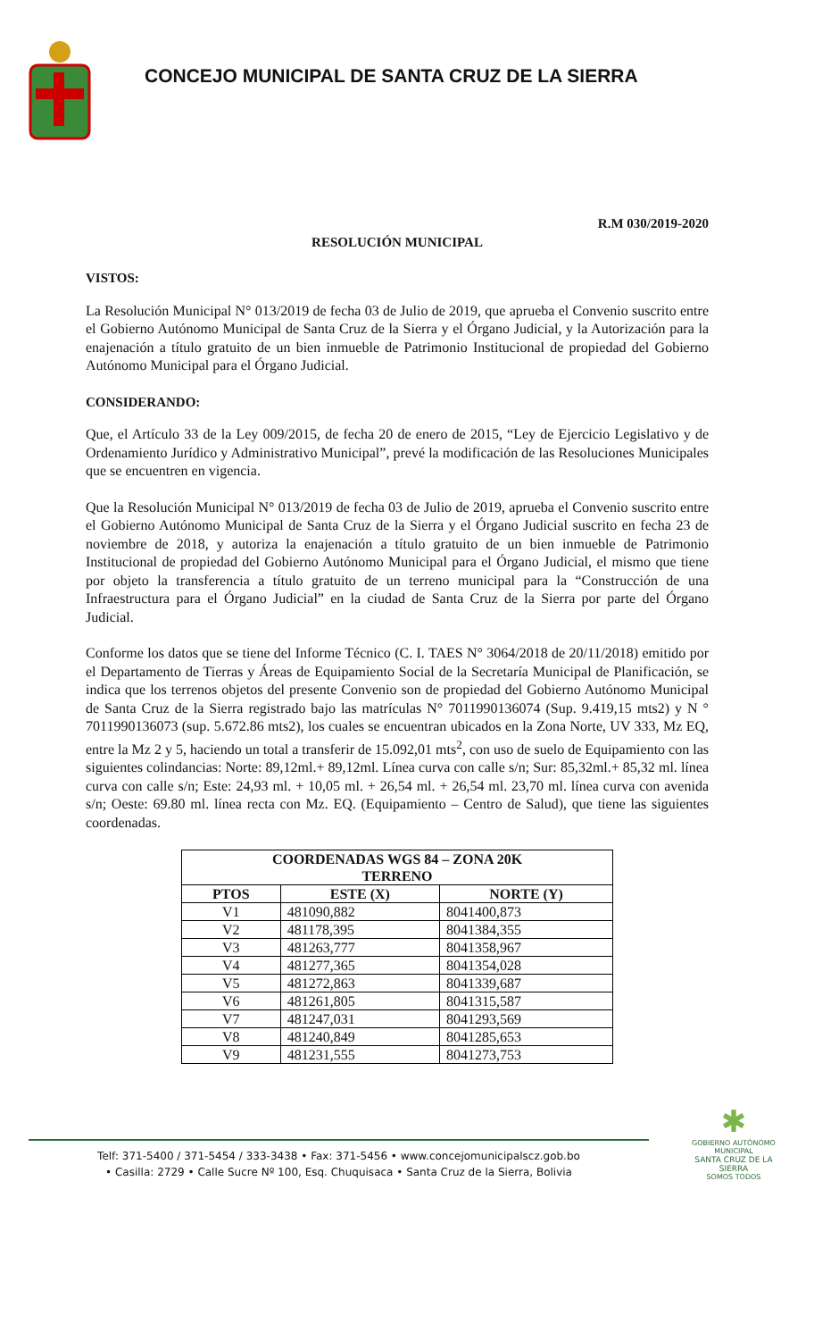CONCEJO MUNICIPAL DE SANTA CRUZ DE LA SIERRA
R.M 030/2019-2020
RESOLUCIÓN MUNICIPAL
VISTOS:
La Resolución Municipal N° 013/2019 de fecha 03 de Julio de 2019, que aprueba el Convenio suscrito entre el Gobierno Autónomo Municipal de Santa Cruz de la Sierra y el Órgano Judicial, y la Autorización para la enajenación a título gratuito de un bien inmueble de Patrimonio Institucional de propiedad del Gobierno Autónomo Municipal para el Órgano Judicial.
CONSIDERANDO:
Que, el Artículo 33 de la Ley 009/2015, de fecha 20 de enero de 2015, “Ley de Ejercicio Legislativo y de Ordenamiento Jurídico y Administrativo Municipal”, prevé la modificación de las Resoluciones Municipales que se encuentren en vigencia.
Que la Resolución Municipal N° 013/2019 de fecha 03 de Julio de 2019, aprueba el Convenio suscrito entre el Gobierno Autónomo Municipal de Santa Cruz de la Sierra y el Órgano Judicial suscrito en fecha 23 de noviembre de 2018, y autoriza la enajenación a título gratuito de un bien inmueble de Patrimonio Institucional de propiedad del Gobierno Autónomo Municipal para el Órgano Judicial, el mismo que tiene por objeto la transferencia a título gratuito de un terreno municipal para la “Construcción de una Infraestructura para el Órgano Judicial” en la ciudad de Santa Cruz de la Sierra por parte del Órgano Judicial.
Conforme los datos que se tiene del Informe Técnico (C. I. TAES N° 3064/2018 de 20/11/2018) emitido por el Departamento de Tierras y Áreas de Equipamiento Social de la Secretaría Municipal de Planificación, se indica que los terrenos objetos del presente Convenio son de propiedad del Gobierno Autónomo Municipal de Santa Cruz de la Sierra registrado bajo las matrículas N° 7011990136074 (Sup. 9.419,15 mts2) y N ° 7011990136073 (sup. 5.672.86 mts2), los cuales se encuentran ubicados en la Zona Norte, UV 333, Mz EQ, entre la Mz 2 y 5, haciendo un total a transferir de 15.092,01 mts<sup>2</sup>, con uso de suelo de Equipamiento con las siguientes colindancias: Norte: 89,12ml.+ 89,12ml. Línea curva con calle s/n; Sur: 85,32ml.+ 85,32 ml. línea curva con calle s/n; Este: 24,93 ml. + 10,05 ml. + 26,54 ml. + 26,54 ml. 23,70 ml. línea curva con avenida s/n; Oeste: 69.80 ml. línea recta con Mz. EQ. (Equipamiento – Centro de Salud), que tiene las siguientes coordenadas.
| COORDENADAS WGS 84 – ZONA 20K TERRENO | | |
| --- | --- | --- |
| PTOS | ESTE (X) | NORTE (Y) |
| V1 | 481090,882 | 8041400,873 |
| V2 | 481178,395 | 8041384,355 |
| V3 | 481263,777 | 8041358,967 |
| V4 | 481277,365 | 8041354,028 |
| V5 | 481272,863 | 8041339,687 |
| V6 | 481261,805 | 8041315,587 |
| V7 | 481247,031 | 8041293,569 |
| V8 | 481240,849 | 8041285,653 |
| V9 | 481231,555 | 8041273,753 |
Telf: 371-5400 / 371-5454 / 333-3438 • Fax: 371-5456 • www.concejomunicipalscz.gob.bo
• Casilla: 2729 • Calle Sucre Nº 100, Esq. Chuquisaca • Santa Cruz de la Sierra, Bolivia
✱
GOBIERNO AUTÓNOMO MUNICIPAL
SANTA CRUZ DE LA SIERRA
SOMOS TODOS